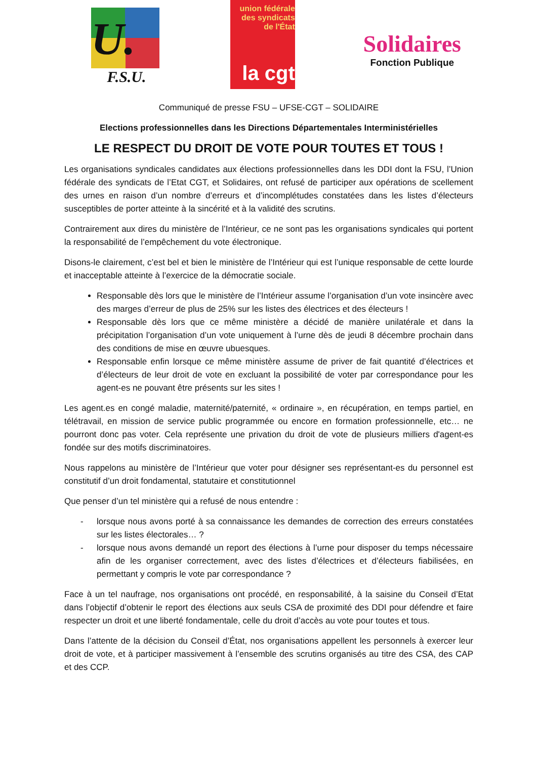U.
F.S.U.
union fédérale
des syndicats
de l'État
la cgt
Solidaires
Fonction Publique
Communiqué de presse FSU – UFSE-CGT – SOLIDAIRE
Elections professionnelles dans les Directions Départementales Interministérielles
LE RESPECT DU DROIT DE VOTE POUR TOUTES ET TOUS !
Les organisations syndicales candidates aux élections professionnelles dans les DDI dont la FSU, l’Union fédérale des syndicats de l’Etat CGT, et Solidaires, ont refusé de participer aux opérations de scellement des urnes en raison d’un nombre d’erreurs et d’incomplétudes constatées dans les listes d’électeurs susceptibles de porter atteinte à la sincérité et à la validité des scrutins.
Contrairement aux dires du ministère de l’Intérieur, ce ne sont pas les organisations syndicales qui portent la responsabilité de l’empêchement du vote électronique.
Disons-le clairement, c’est bel et bien le ministère de l’Intérieur qui est l’unique responsable de cette lourde et inacceptable atteinte à l’exercice de la démocratie sociale.
Responsable dès lors que le ministère de l’Intérieur assume l’organisation d’un vote insincère avec des marges d’erreur de plus de 25% sur les listes des électrices et des électeurs !
Responsable dès lors que ce même ministère a décidé de manière unilatérale et dans la précipitation l’organisation d’un vote uniquement à l’urne dès de jeudi 8 décembre prochain dans des conditions de mise en œuvre ubuesques.
Responsable enfin lorsque ce même ministère assume de priver de fait quantité d’électrices et d’électeurs de leur droit de vote en excluant la possibilité de voter par correspondance pour les agent-es ne pouvant être présents sur les sites !
Les agent.es en congé maladie, maternité/paternité, « ordinaire », en récupération, en temps partiel, en télétravail, en mission de service public programmée ou encore en formation professionnelle, etc… ne pourront donc pas voter. Cela représente une privation du droit de vote de plusieurs milliers d'agent-es fondée sur des motifs discriminatoires.
Nous rappelons au ministère de l’Intérieur que voter pour désigner ses représentant-es du personnel est constitutif d’un droit fondamental, statutaire et constitutionnel
Que penser d’un tel ministère qui a refusé de nous entendre :
- lorsque nous avons porté à sa connaissance les demandes de correction des erreurs constatées sur les listes électorales… ?
- lorsque nous avons demandé un report des élections à l’urne pour disposer du temps nécessaire afin de les organiser correctement, avec des listes d’électrices et d’électeurs fiabilisées, en permettant y compris le vote par correspondance ?
Face à un tel naufrage, nos organisations ont procédé, en responsabilité, à la saisine du Conseil d’Etat dans l’objectif d’obtenir le report des élections aux seuls CSA de proximité des DDI pour défendre et faire respecter un droit et une liberté fondamentale, celle du droit d’accès au vote pour toutes et tous.
Dans l’attente de la décision du Conseil d’État, nos organisations appellent les personnels à exercer leur droit de vote, et à participer massivement à l’ensemble des scrutins organisés au titre des CSA, des CAP et des CCP.